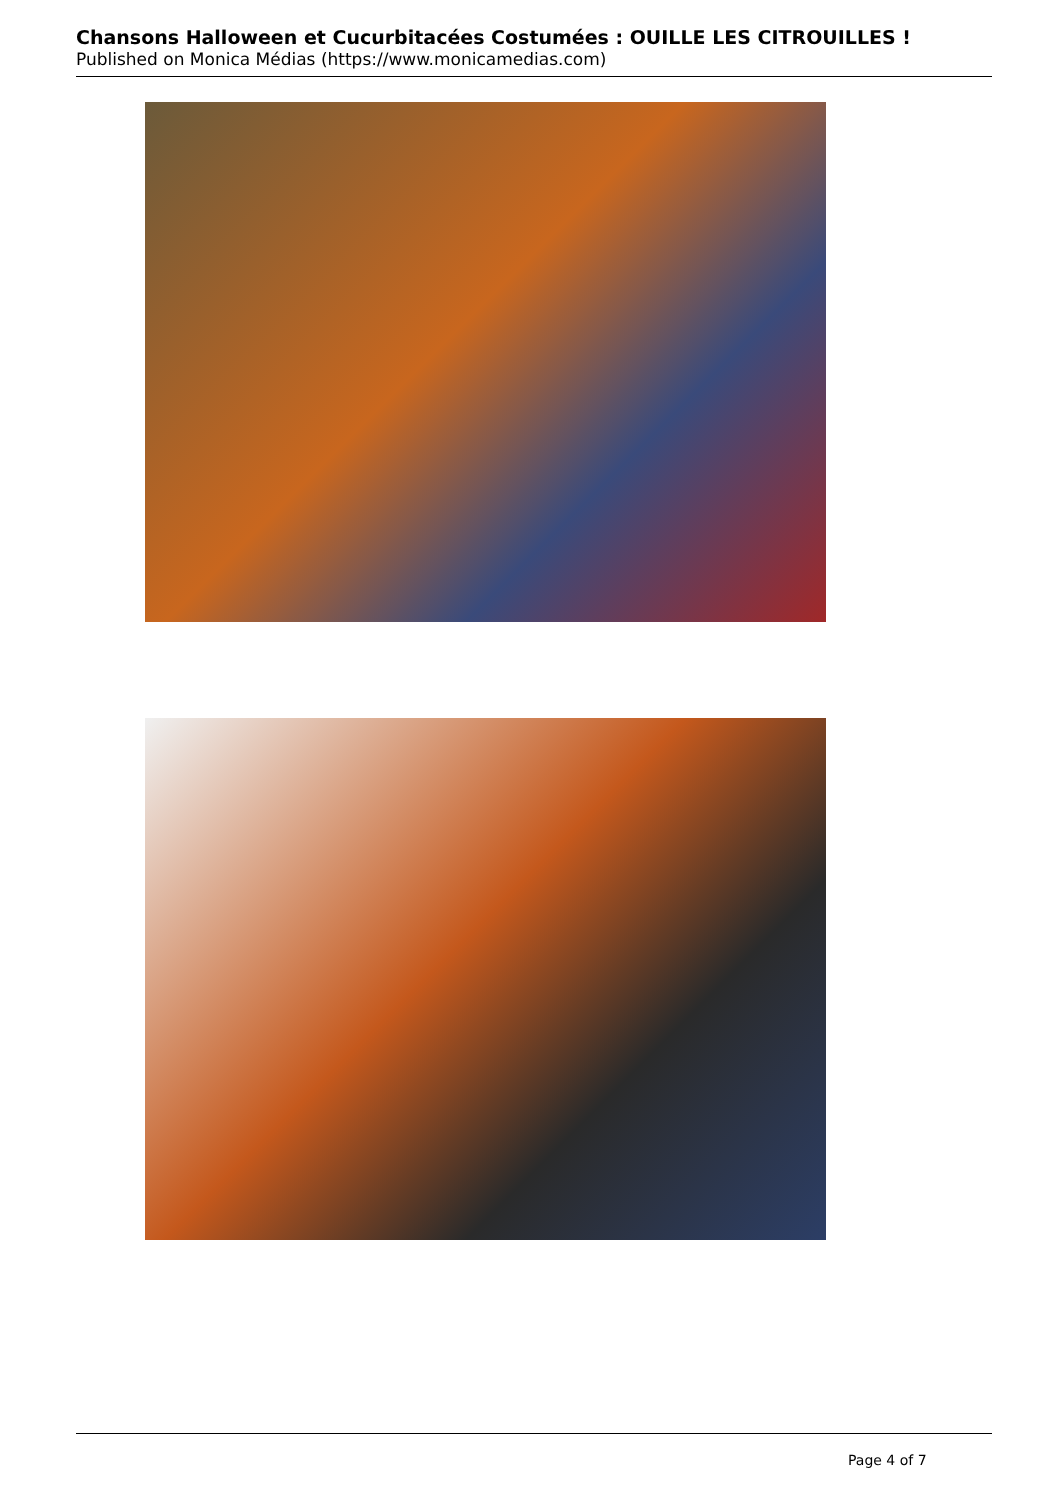Chansons Halloween et Cucurbitacées Costumées : OUILLE LES CITROUILLES !
Published on Monica Médias (https://www.monicamedias.com)
Page 4 of 7